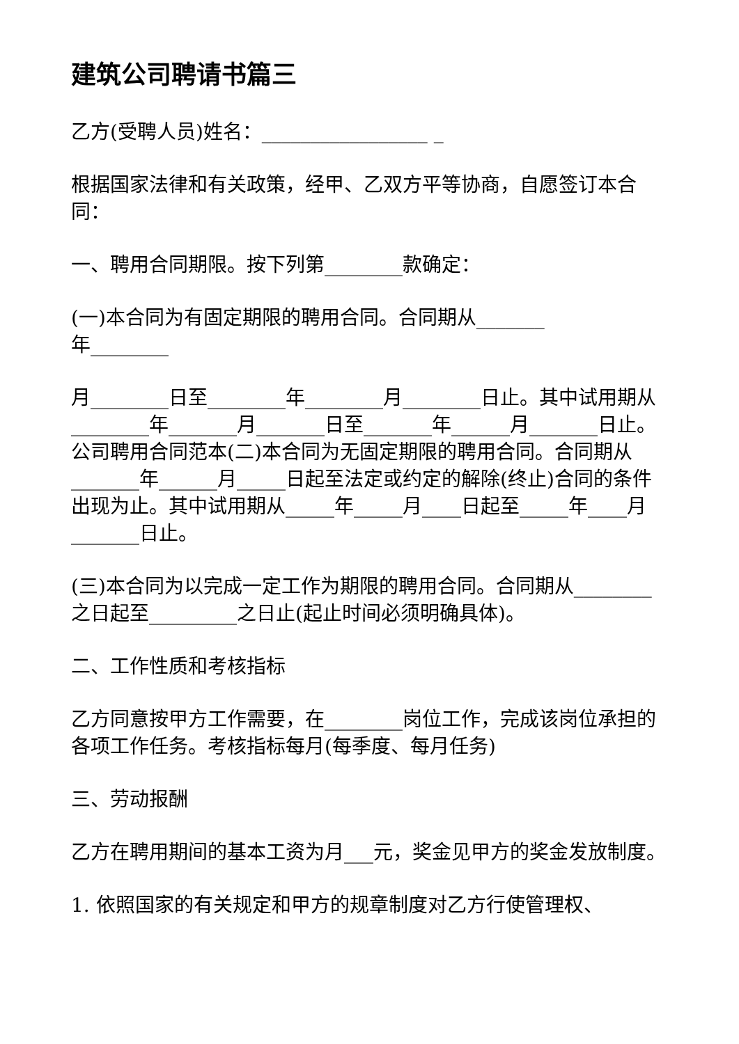建筑公司聘请书篇三
乙方(受聘人员)姓名：_________________ _
根据国家法律和有关政策，经甲、乙双方平等协商，自愿签订本合同：
一、聘用合同期限。按下列第________款确定：
(一)本合同为有固定期限的聘用合同。合同期从_______
年________
月________日至________年________月________日止。其中试用期从________年_______月_______日至_______年______月_______日止。公司聘用合同范本(二)本合同为无固定期限的聘用合同。合同期从_______年______月_____日起至法定或约定的解除(终止)合同的条件出现为止。其中试用期从_____年_____月____日起至_____年____月_______日止。
(三)本合同为以完成一定工作为期限的聘用合同。合同期从________之日起至_________之日止(起止时间必须明确具体)。
二、工作性质和考核指标
乙方同意按甲方工作需要，在________岗位工作，完成该岗位承担的各项工作任务。考核指标每月(每季度、每月任务)
三、劳动报酬
乙方在聘用期间的基本工资为月___元，奖金见甲方的奖金发放制度。
1. 依照国家的有关规定和甲方的规章制度对乙方行使管理权、